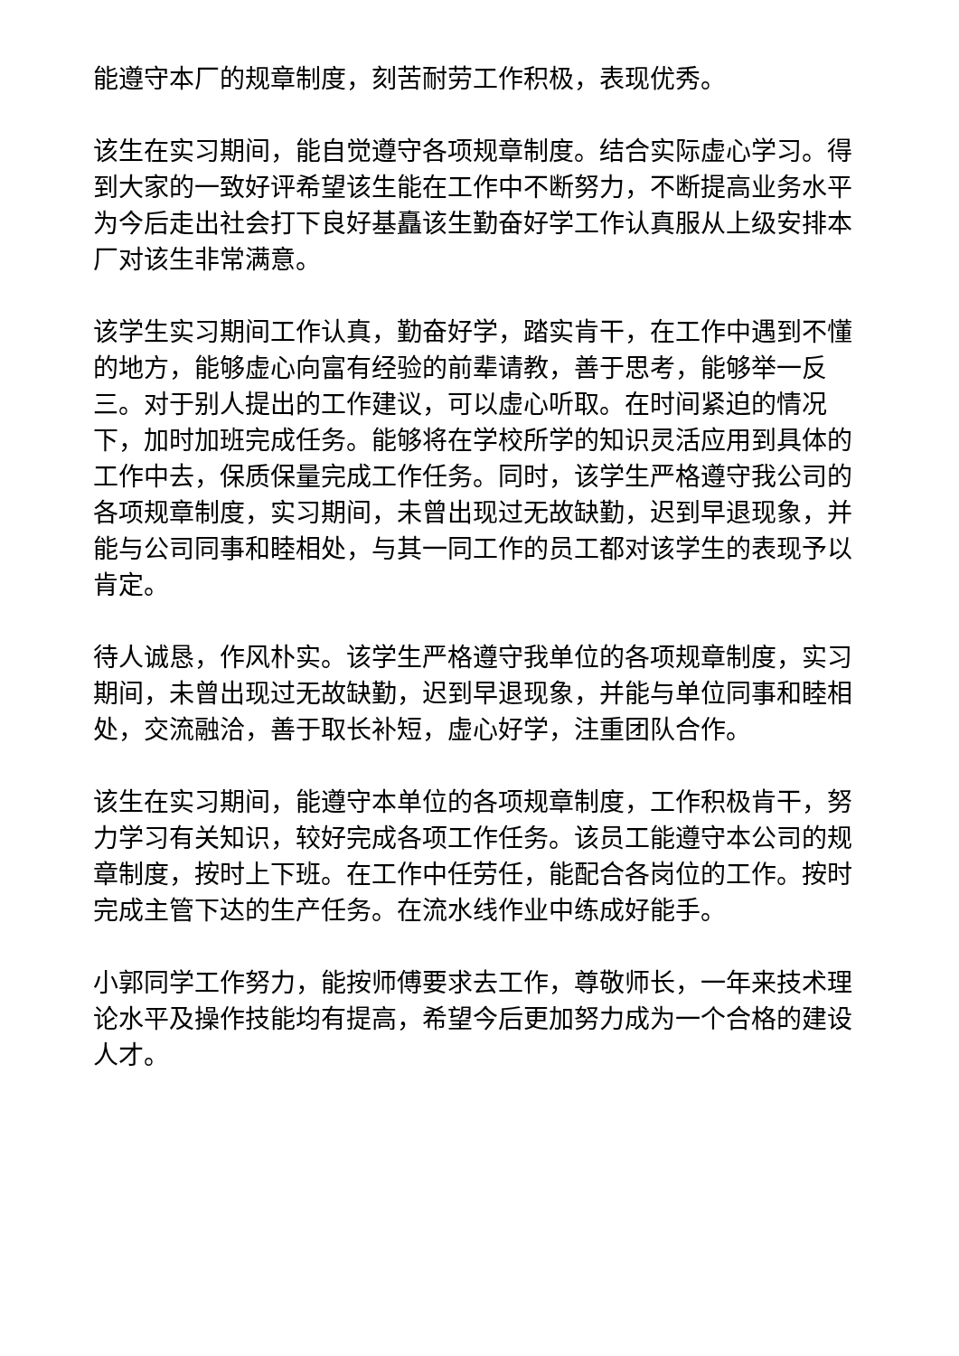能遵守本厂的规章制度，刻苦耐劳工作积极，表现优秀。
该生在实习期间，能自觉遵守各项规章制度。结合实际虚心学习。得到大家的一致好评希望该生能在工作中不断努力，不断提高业务水平为今后走出社会打下良好基矗该生勤奋好学工作认真服从上级安排本厂对该生非常满意。
该学生实习期间工作认真，勤奋好学，踏实肯干，在工作中遇到不懂的地方，能够虚心向富有经验的前辈请教，善于思考，能够举一反三。对于别人提出的工作建议，可以虚心听取。在时间紧迫的情况下，加时加班完成任务。能够将在学校所学的知识灵活应用到具体的工作中去，保质保量完成工作任务。同时，该学生严格遵守我公司的各项规章制度，实习期间，未曾出现过无故缺勤，迟到早退现象，并能与公司同事和睦相处，与其一同工作的员工都对该学生的表现予以肯定。
待人诚恳，作风朴实。该学生严格遵守我单位的各项规章制度，实习期间，未曾出现过无故缺勤，迟到早退现象，并能与单位同事和睦相处，交流融洽，善于取长补短，虚心好学，注重团队合作。
该生在实习期间，能遵守本单位的各项规章制度，工作积极肯干，努力学习有关知识，较好完成各项工作任务。该员工能遵守本公司的规章制度，按时上下班。在工作中任劳任，能配合各岗位的工作。按时完成主管下达的生产任务。在流水线作业中练成好能手。
小郭同学工作努力，能按师傅要求去工作，尊敬师长，一年来技术理论水平及操作技能均有提高，希望今后更加努力成为一个合格的建设人才。